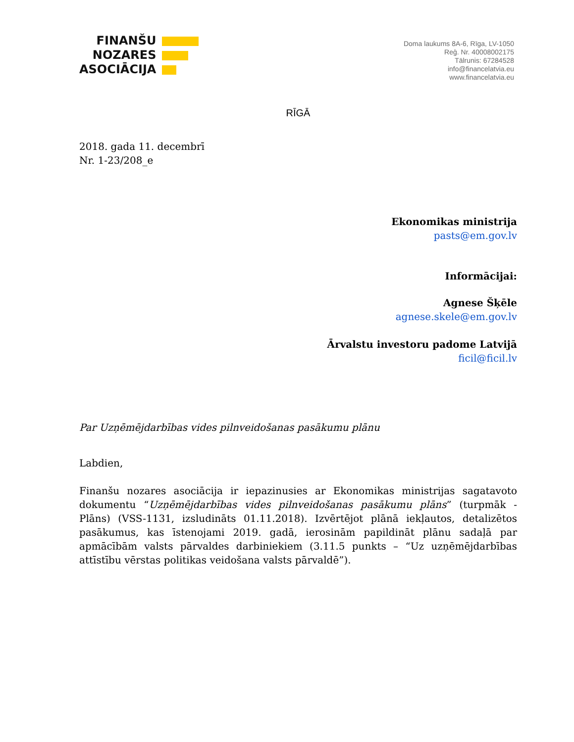FINANŠU
NOZARES
ASOCIĀCIJA
Doma laukums 8A-6, Rīga, LV-1050
Reģ. Nr. 40008002175
Tālrunis: 67284528
info@financelatvia.eu
www.financelatvia.eu
RĪGĀ
2018. gada 11. decembrī
Nr. 1-23/208_e
Ekonomikas ministrija
pasts@em.gov.lv
Informācijai:
Agnese Šķēle
agnese.skele@em.gov.lv
Ārvalstu investoru padome Latvijā
ficil@ficil.lv
Par Uzņēmējdarbības vides pilnveidošanas pasākumu plānu
Labdien,
Finanšu nozares asociācija ir iepazinusies ar Ekonomikas ministrijas sagatavoto dokumentu “Uzņēmējdarbības vides pilnveidošanas pasākumu plāns” (turpmāk - Plāns) (VSS-1131, izsludināts 01.11.2018). Izvērtējot plānā iekļautos, detalizētos pasākumus, kas īstenojami 2019. gadā, ierosinām papildināt plānu sadaļā par apmācībām valsts pārvaldes darbiniekiem (3.11.5 punkts – “Uz uzņēmējdarbības attīstību vērstas politikas veidošana valsts pārvaldē”).